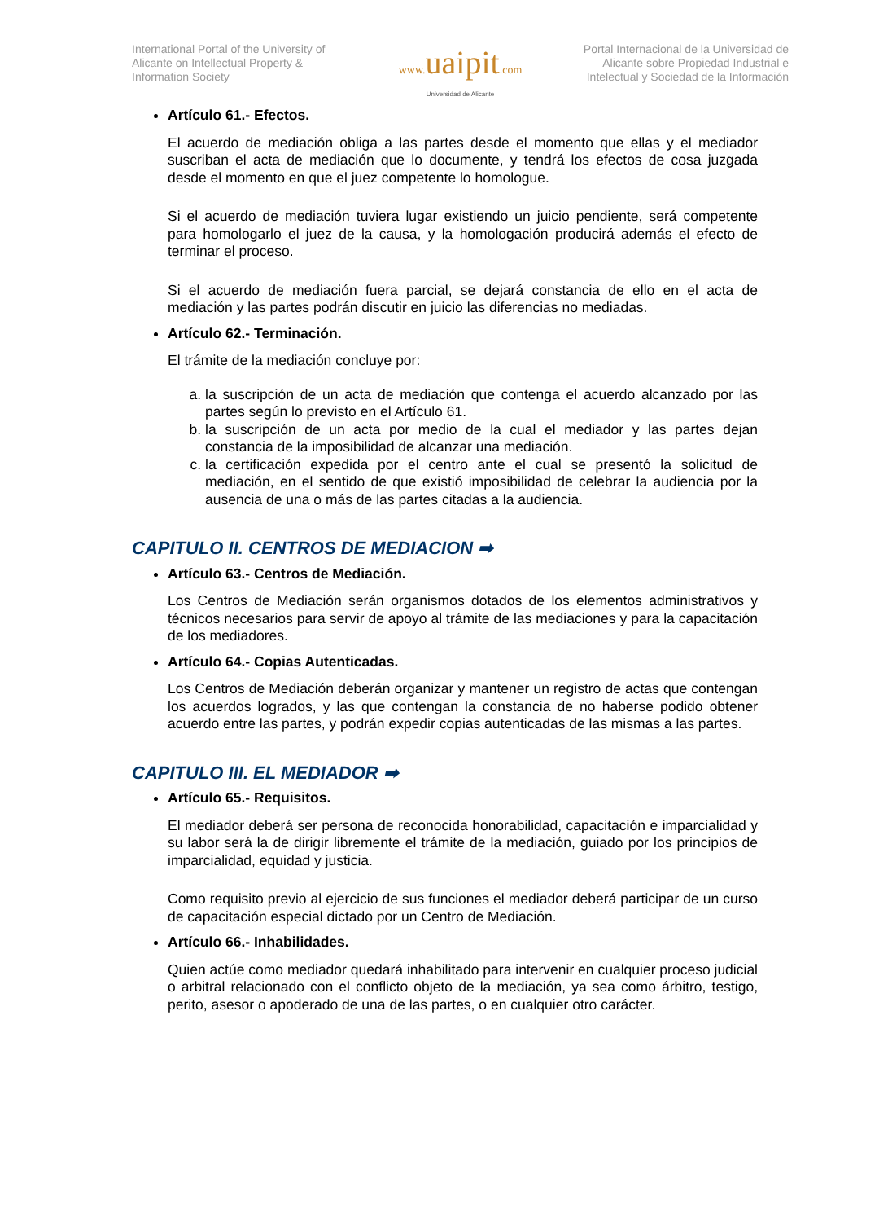International Portal of the University of Alicante on Intellectual Property & Information Society
www. uaipit.com
Universidad de Alicante
Portal Internacional de la Universidad de Alicante sobre Propiedad Industrial e Intelectual y Sociedad de la Información
Artículo 61.- Efectos.
El acuerdo de mediación obliga a las partes desde el momento que ellas y el mediador suscriban el acta de mediación que lo documente, y tendrá los efectos de cosa juzgada desde el momento en que el juez competente lo homologue.
Si el acuerdo de mediación tuviera lugar existiendo un juicio pendiente, será competente para homologarlo el juez de la causa, y la homologación producirá además el efecto de terminar el proceso.
Si el acuerdo de mediación fuera parcial, se dejará constancia de ello en el acta de mediación y las partes podrán discutir en juicio las diferencias no mediadas.
Artículo 62.- Terminación.
El trámite de la mediación concluye por:
a. la suscripción de un acta de mediación que contenga el acuerdo alcanzado por las partes según lo previsto en el Artículo 61.
b. la suscripción de un acta por medio de la cual el mediador y las partes dejan constancia de la imposibilidad de alcanzar una mediación.
c. la certificación expedida por el centro ante el cual se presentó la solicitud de mediación, en el sentido de que existió imposibilidad de celebrar la audiencia por la ausencia de una o más de las partes citadas a la audiencia.
CAPITULO II. CENTROS DE MEDIACION ➡
Artículo 63.- Centros de Mediación.
Los Centros de Mediación serán organismos dotados de los elementos administrativos y técnicos necesarios para servir de apoyo al trámite de las mediaciones y para la capacitación de los mediadores.
Artículo 64.- Copias Autenticadas.
Los Centros de Mediación deberán organizar y mantener un registro de actas que contengan los acuerdos logrados, y las que contengan la constancia de no haberse podido obtener acuerdo entre las partes, y podrán expedir copias autenticadas de las mismas a las partes.
CAPITULO III. EL MEDIADOR ➡
Artículo 65.- Requisitos.
El mediador deberá ser persona de reconocida honorabilidad, capacitación e imparcialidad y su labor será la de dirigir libremente el trámite de la mediación, guiado por los principios de imparcialidad, equidad y justicia.
Como requisito previo al ejercicio de sus funciones el mediador deberá participar de un curso de capacitación especial dictado por un Centro de Mediación.
Artículo 66.- Inhabilidades.
Quien actúe como mediador quedará inhabilitado para intervenir en cualquier proceso judicial o arbitral relacionado con el conflicto objeto de la mediación, ya sea como árbitro, testigo, perito, asesor o apoderado de una de las partes, o en cualquier otro carácter.